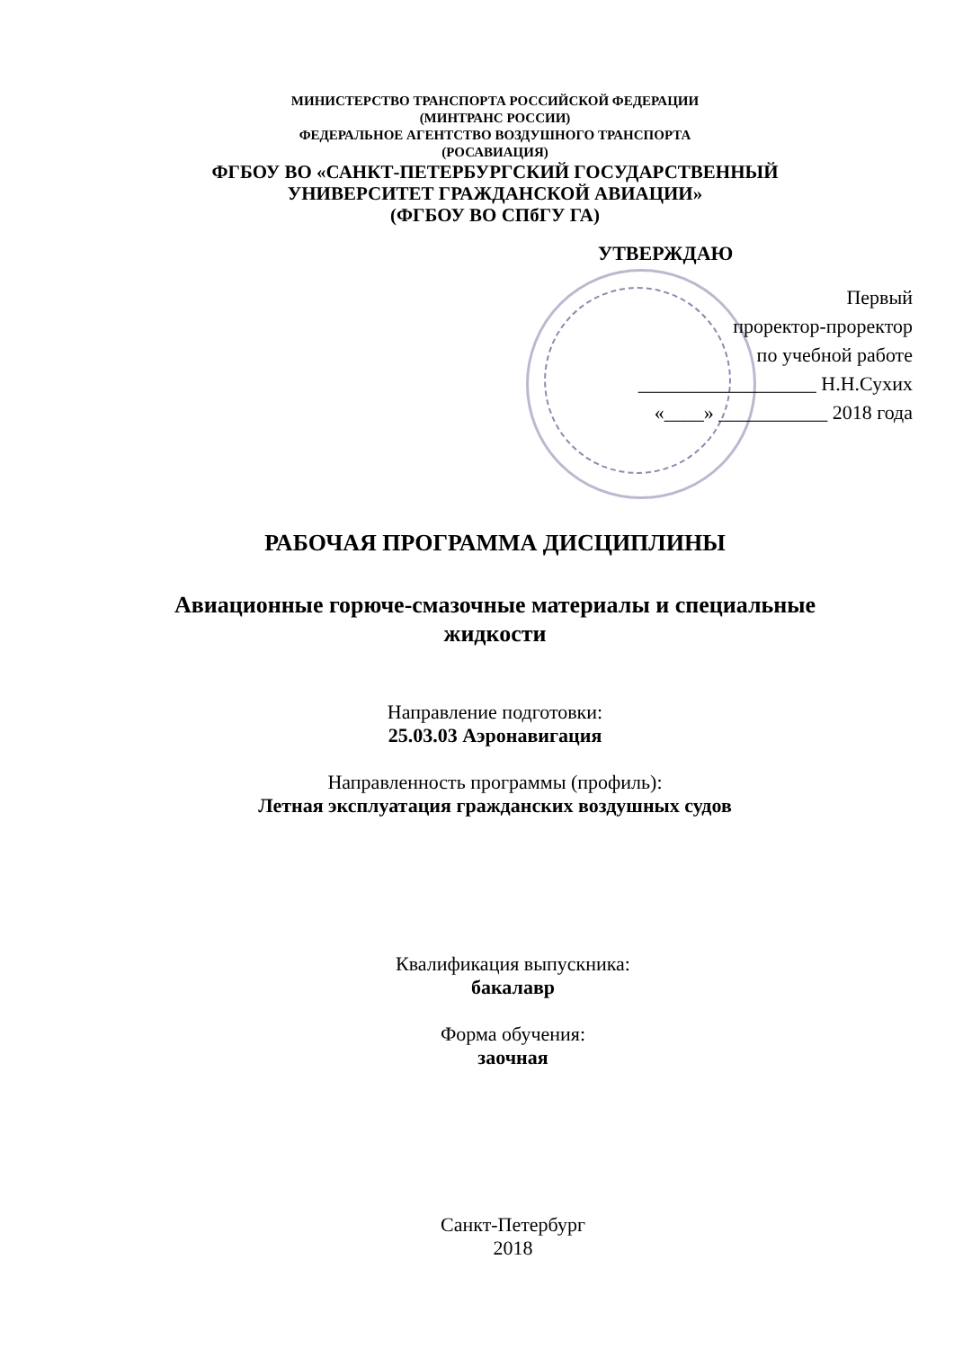МИНИСТЕРСТВО ТРАНСПОРТА РОССИЙСКОЙ ФЕДЕРАЦИИ
(МИНТРАНС РОССИИ)
ФЕДЕРАЛЬНОЕ АГЕНТСТВО ВОЗДУШНОГО ТРАНСПОРТА
(РОСАВИАЦИЯ)
ФГБОУ ВО «САНКТ-ПЕТЕРБУРГСКИЙ ГОСУДАРСТВЕННЫЙ
УНИВЕРСИТЕТ ГРАЖДАНСКОЙ АВИАЦИИ»
(ФГБОУ ВО СПбГУ ГА)
УТВЕРЖДАЮ
Первый
проректор-проректор
по учебной работе
__________________ Н.Н.Сухих
«____» ___________ 2018 года
РАБОЧАЯ ПРОГРАММА ДИСЦИПЛИНЫ
Авиационные горюче-смазочные материалы и специальные
жидкости
Направление подготовки:
25.03.03 Аэронавигация
Направленность программы (профиль):
Летная эксплуатация гражданских воздушных судов
Квалификация выпускника:
бакалавр
Форма обучения:
заочная
Санкт-Петербург
2018